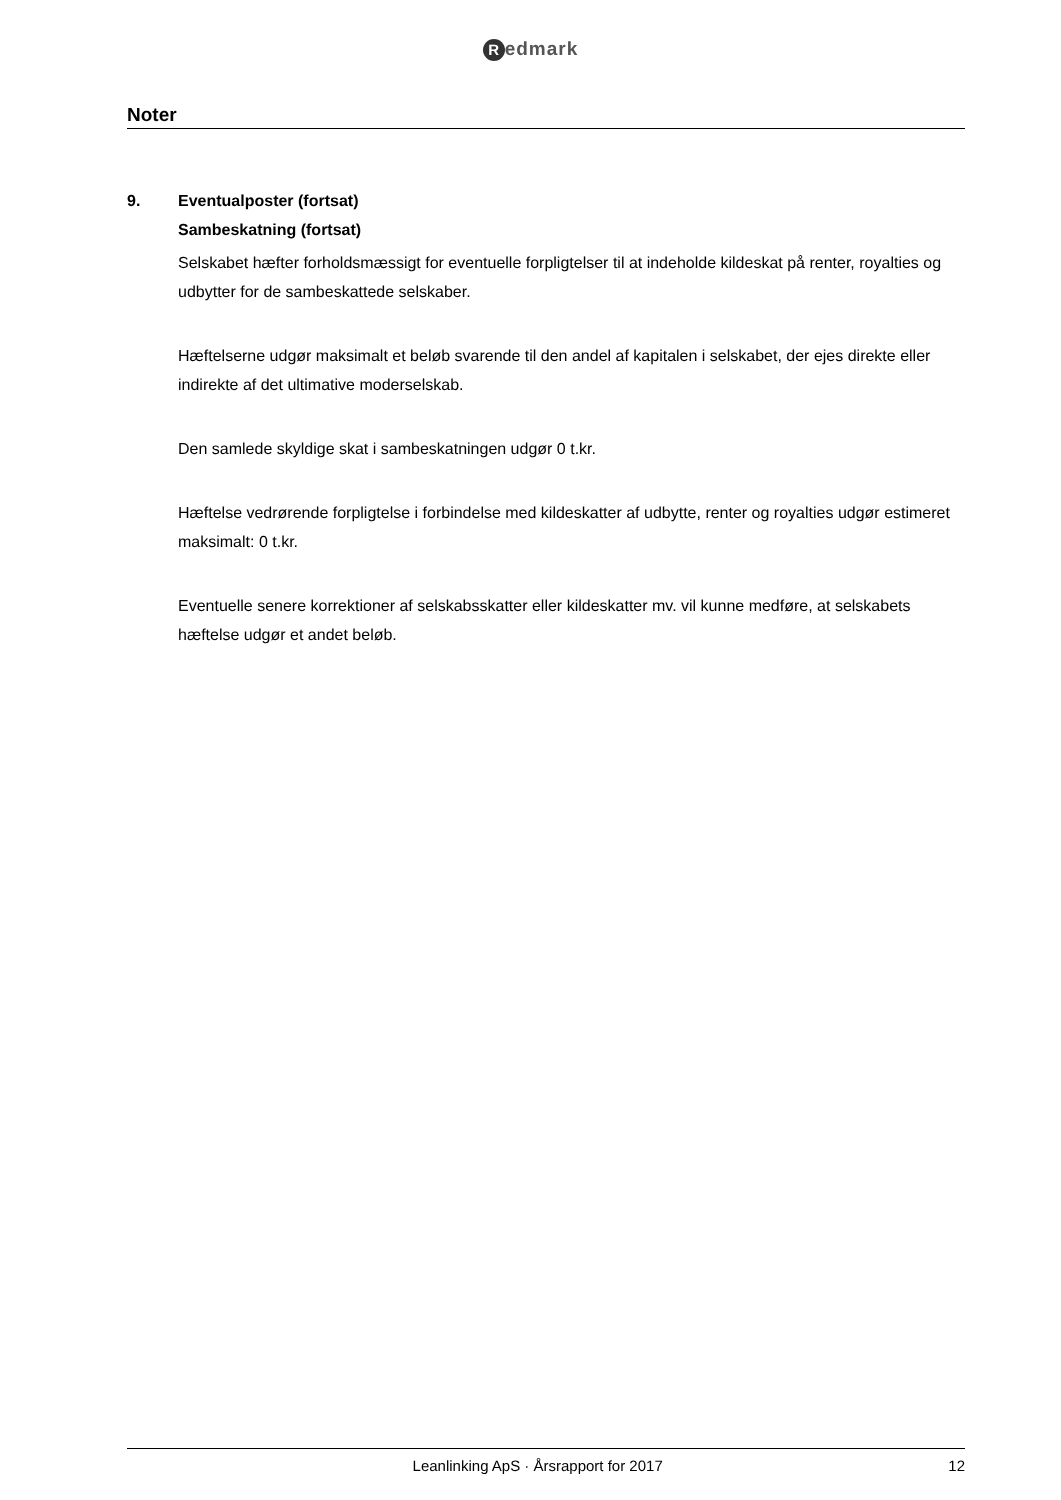Redmark
Noter
9. Eventualposter (fortsat)
Sambeskatning (fortsat)
Selskabet hæfter forholdsmæssigt for eventuelle forpligtelser til at indeholde kildeskat på renter, royalties og udbytter for de sambeskattede selskaber.
Hæftelserne udgør maksimalt et beløb svarende til den andel af kapitalen i selskabet, der ejes direkte eller indirekte af det ultimative moderselskab.
Den samlede skyldige skat i sambeskatningen udgør 0 t.kr.
Hæftelse vedrørende forpligtelse i forbindelse med kildeskatter af udbytte, renter og royalties udgør estimeret maksimalt: 0 t.kr.
Eventuelle senere korrektioner af selskabsskatter eller kildeskatter mv. vil kunne medføre, at selskabets hæftelse udgør et andet beløb.
Leanlinking ApS · Årsrapport for 2017
12